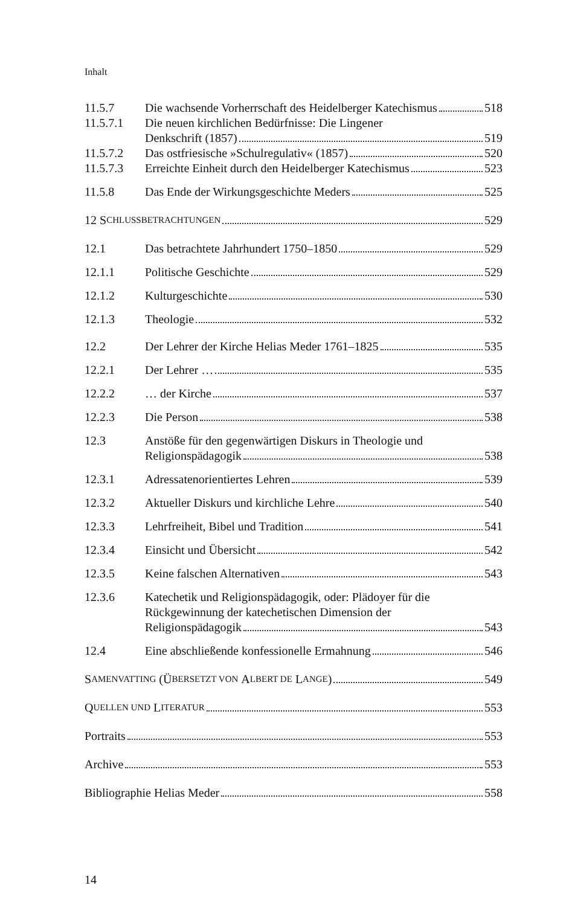Inhalt
11.5.7 Die wachsende Vorherrschaft des Heidelberger Katechismus 518
11.5.7.1 Die neuen kirchlichen Bedürfnisse: Die Lingener
Denkschrift (1857) 519
11.5.7.2 Das ostfriesische »Schulregulativ« (1857) 520
11.5.7.3 Erreichte Einheit durch den Heidelberger Katechismus 523
11.5.8 Das Ende der Wirkungsgeschichte Meders 525
12 S CHLUSSBETRACHTUNGEN 529
12.1 Das betrachtete Jahrhundert 1750–1850 529
12.1.1 Politische Geschichte 529
12.1.2 Kulturgeschichte 530
12.1.3 Theologie 532
12.2 Der Lehrer der Kirche Helias Meder 1761–1825 535
12.2.1 Der Lehrer … 535
12.2.2 … der Kirche 537
12.2.3 Die Person 538
12.3 Anstöße für den gegenwärtigen Diskurs in Theologie und
Religionspädagogik 538
12.3.1 Adressatenorientiertes Lehren 539
12.3.2 Aktueller Diskurs und kirchliche Lehre 540
12.3.3 Lehrfreiheit, Bibel und Tradition 541
12.3.4 Einsicht und Übersicht 542
12.3.5 Keine falschen Alternativen 543
12.3.6 Katechetik und Religionspädagogik, oder: Plädoyer für die
Rückgewinnung der katechetischen Dimension der
Religionspädagogik 543
12.4 Eine abschließende konfessionelle Ermahnung 546
S AMENVATTING (Ü BERSETZT VON A LBERT DE L ANGE) 549
Q UELLEN UND L ITERATUR 553
Portraits 553
Archive 553
Bibliographie Helias Meder 558
14